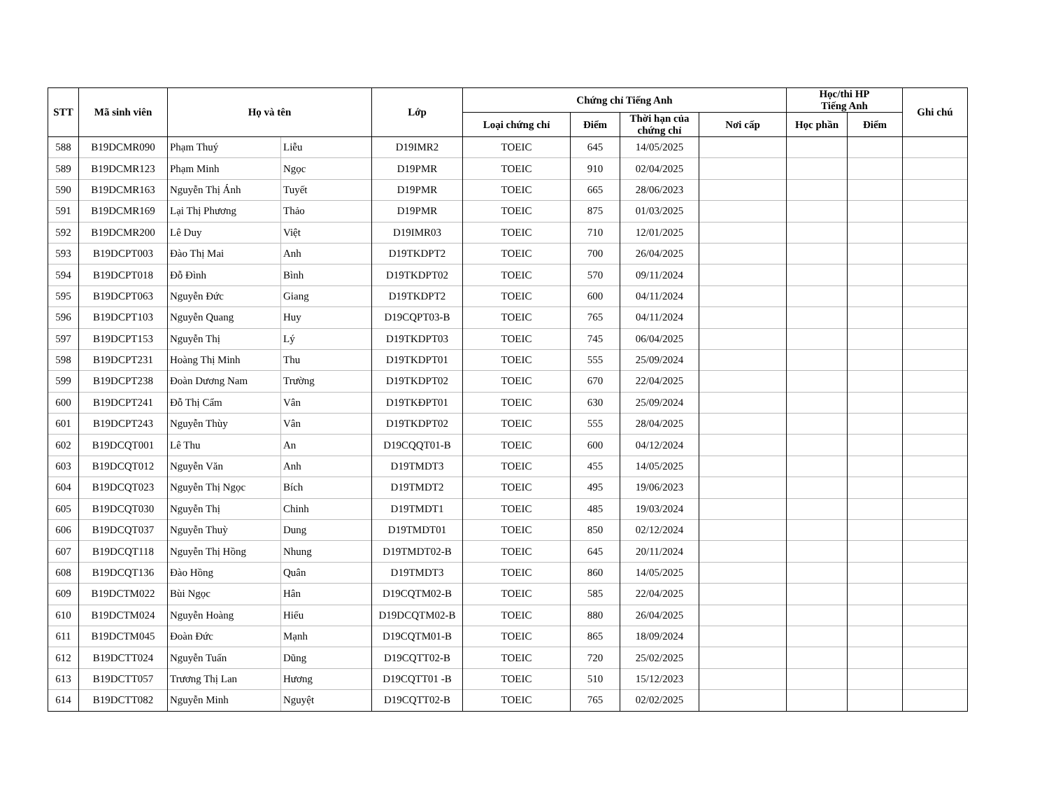| STT | Mã sinh viên | Họ và tên | | Lớp | Chứng chỉ Tiếng Anh | | | | Học/thi HP Tiếng Anh | | Ghi chú |
| --- | --- | --- | --- | --- | --- | --- | --- | --- | --- | --- | --- |
| | | | | | Loại chứng chỉ | Điểm | Thời hạn của chứng chỉ | Nơi cấp | Học phần | Điểm | |
| 588 | B19DCMR090 | Phạm Thuý | Liễu | D19IMR2 | TOEIC | 645 | 14/05/2025 | | | | |
| 589 | B19DCMR123 | Phạm Minh | Ngọc | D19PMR | TOEIC | 910 | 02/04/2025 | | | | |
| 590 | B19DCMR163 | Nguyễn Thị Ánh | Tuyết | D19PMR | TOEIC | 665 | 28/06/2023 | | | | |
| 591 | B19DCMR169 | Lại Thị Phương | Thảo | D19PMR | TOEIC | 875 | 01/03/2025 | | | | |
| 592 | B19DCMR200 | Lê Duy | Việt | D19IMR03 | TOEIC | 710 | 12/01/2025 | | | | |
| 593 | B19DCPT003 | Đào Thị Mai | Anh | D19TKDPT2 | TOEIC | 700 | 26/04/2025 | | | | |
| 594 | B19DCPT018 | Đỗ Đình | Bình | D19TKDPT02 | TOEIC | 570 | 09/11/2024 | | | | |
| 595 | B19DCPT063 | Nguyễn Đức | Giang | D19TKDPT2 | TOEIC | 600 | 04/11/2024 | | | | |
| 596 | B19DCPT103 | Nguyễn Quang | Huy | D19CQPT03-B | TOEIC | 765 | 04/11/2024 | | | | |
| 597 | B19DCPT153 | Nguyễn Thị | Lý | D19TKDPT03 | TOEIC | 745 | 06/04/2025 | | | | |
| 598 | B19DCPT231 | Hoàng Thị Minh | Thu | D19TKDPT01 | TOEIC | 555 | 25/09/2024 | | | | |
| 599 | B19DCPT238 | Đoàn Dương Nam | Trường | D19TKDPT02 | TOEIC | 670 | 22/04/2025 | | | | |
| 600 | B19DCPT241 | Đỗ Thị Cẩm | Vân | D19TKĐPT01 | TOEIC | 630 | 25/09/2024 | | | | |
| 601 | B19DCPT243 | Nguyễn Thùy | Vân | D19TKDPT02 | TOEIC | 555 | 28/04/2025 | | | | |
| 602 | B19DCQT001 | Lê Thu | An | D19CQQT01-B | TOEIC | 600 | 04/12/2024 | | | | |
| 603 | B19DCQT012 | Nguyễn Văn | Anh | D19TMDT3 | TOEIC | 455 | 14/05/2025 | | | | |
| 604 | B19DCQT023 | Nguyễn Thị Ngọc | Bích | D19TMDT2 | TOEIC | 495 | 19/06/2023 | | | | |
| 605 | B19DCQT030 | Nguyễn Thị | Chinh | D19TMDT1 | TOEIC | 485 | 19/03/2024 | | | | |
| 606 | B19DCQT037 | Nguyễn Thuỳ | Dung | D19TMDT01 | TOEIC | 850 | 02/12/2024 | | | | |
| 607 | B19DCQT118 | Nguyễn Thị Hồng | Nhung | D19TMDT02-B | TOEIC | 645 | 20/11/2024 | | | | |
| 608 | B19DCQT136 | Đào Hồng | Quân | D19TMDT3 | TOEIC | 860 | 14/05/2025 | | | | |
| 609 | B19DCTM022 | Bùi Ngọc | Hân | D19CQTM02-B | TOEIC | 585 | 22/04/2025 | | | | |
| 610 | B19DCTM024 | Nguyễn Hoàng | Hiếu | D19DCQTM02-B | TOEIC | 880 | 26/04/2025 | | | | |
| 611 | B19DCTM045 | Đoàn Đức | Mạnh | D19CQTM01-B | TOEIC | 865 | 18/09/2024 | | | | |
| 612 | B19DCTT024 | Nguyễn Tuấn | Dũng | D19CQTT02-B | TOEIC | 720 | 25/02/2025 | | | | |
| 613 | B19DCTT057 | Trương Thị Lan | Hương | D19CQTT01 -B | TOEIC | 510 | 15/12/2023 | | | | |
| 614 | B19DCTT082 | Nguyễn Minh | Nguyệt | D19CQTT02-B | TOEIC | 765 | 02/02/2025 | | | | |